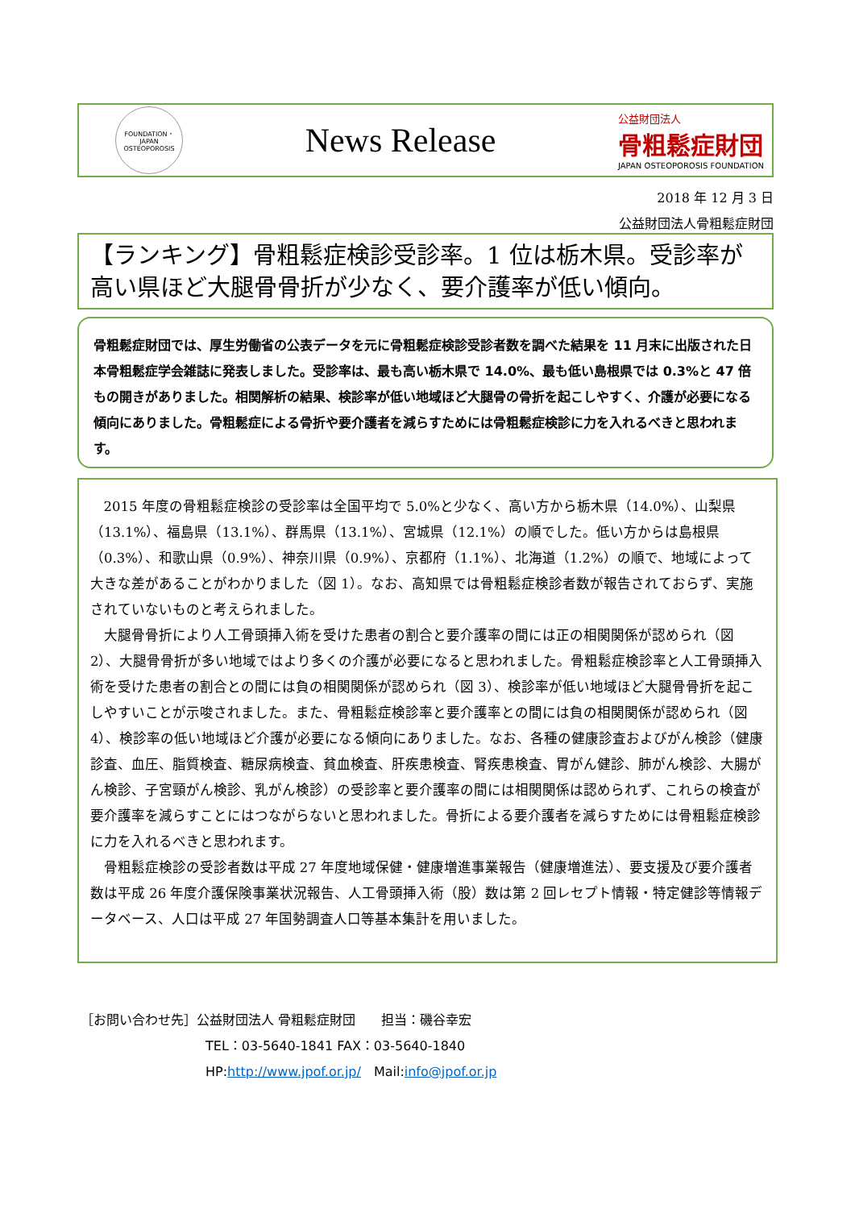FOUNDATION・JAPAN OSTEOPOROSIS
News Release
公益財団法人
骨粗鬆症財団
JAPAN OSTEOPOROSIS FOUNDATION
2018 年 12 月 3 日
公益財団法人骨粗鬆症財団
【ランキング】骨粗鬆症検診受診率。1 位は栃木県。受診率が高い県ほど大腿骨骨折が少なく、要介護率が低い傾向。
骨粗鬆症財団では、厚生労働省の公表データを元に骨粗鬆症検診受診者数を調べた結果を 11 月末に出版された日本骨粗鬆症学会雑誌に発表しました。受診率は、最も高い栃木県で 14.0%、最も低い島根県では 0.3%と 47 倍もの開きがありました。相関解析の結果、検診率が低い地域ほど大腿骨の骨折を起こしやすく、介護が必要になる傾向にありました。骨粗鬆症による骨折や要介護者を減らすためには骨粗鬆症検診に力を入れるべきと思われます。
2015 年度の骨粗鬆症検診の受診率は全国平均で 5.0%と少なく、高い方から栃木県（14.0%）、山梨県（13.1%）、福島県（13.1%）、群馬県（13.1%）、宮城県（12.1%）の順でした。低い方からは島根県（0.3%）、和歌山県（0.9%）、神奈川県（0.9%）、京都府（1.1%）、北海道（1.2%）の順で、地域によって大きな差があることがわかりました（図 1）。なお、高知県では骨粗鬆症検診者数が報告されておらず、実施されていないものと考えられました。
大腿骨骨折により人工骨頭挿入術を受けた患者の割合と要介護率の間には正の相関関係が認められ（図 2）、大腿骨骨折が多い地域ではより多くの介護が必要になると思われました。骨粗鬆症検診率と人工骨頭挿入術を受けた患者の割合との間には負の相関関係が認められ（図 3）、検診率が低い地域ほど大腿骨骨折を起こしやすいことが示唆されました。また、骨粗鬆症検診率と要介護率との間には負の相関関係が認められ（図 4）、検診率の低い地域ほど介護が必要になる傾向にありました。なお、各種の健康診査およびがん検診（健康診査、血圧、脂質検査、糖尿病検査、貧血検査、肝疾患検査、腎疾患検査、胃がん健診、肺がん検診、大腸がん検診、子宮頸がん検診、乳がん検診）の受診率と要介護率の間には相関関係は認められず、これらの検査が要介護率を減らすことにはつながらないと思われました。骨折による要介護者を減らすためには骨粗鬆症検診に力を入れるべきと思われます。
骨粗鬆症検診の受診者数は平成 27 年度地域保健・健康増進事業報告（健康増進法）、要支援及び要介護者数は平成 26 年度介護保険事業状況報告、人工骨頭挿入術（股）数は第 2 回レセプト情報・特定健診等情報データベース、人口は平成 27 年国勢調査人口等基本集計を用いました。
［お問い合わせ先］公益財団法人 骨粗鬆症財団　　担当：磯谷幸宏
TEL：03-5640-1841 FAX：03-5640-1840
HP:http://www.jpof.or.jp/　Mail:info@jpof.or.jp